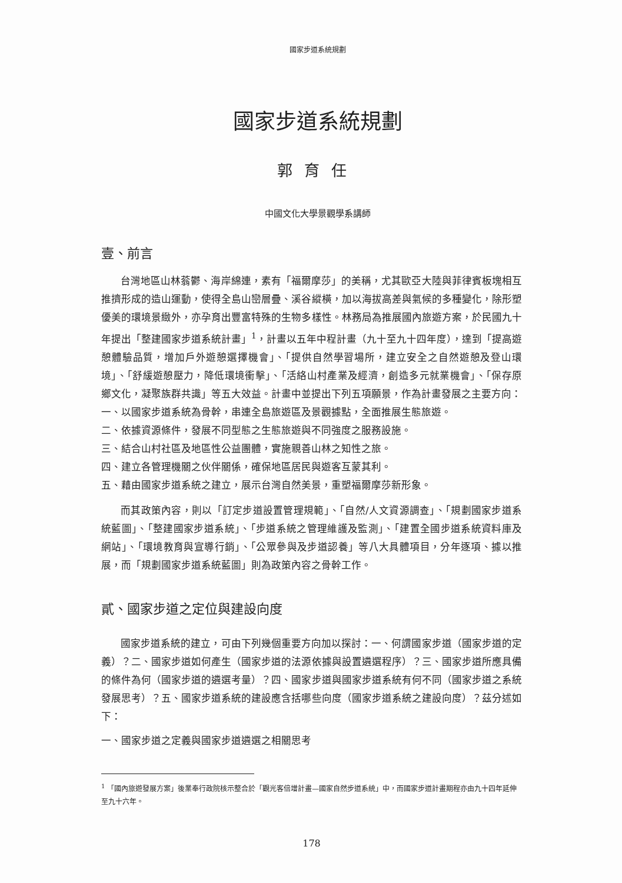國家步道系統規劃
國家步道系統規劃
郭育任
中國文化大學景觀學系講師
壹、前言
台灣地區山林蓊鬱、海岸綿連，素有「福爾摩莎」的美稱，尤其歐亞大陸與菲律賓板塊相互推擠形成的造山運動，使得全島山巒層疊、溪谷縱橫，加以海拔高差與氣候的多種變化，除形塑優美的環境景緻外，亦孕育出豐富特殊的生物多樣性。林務局為推展國內旅遊方案，於民國九十年提出「整建國家步道系統計畫」<sup>1</sup>，計畫以五年中程計畫（九十至九十四年度），達到「提高遊憩體驗品質，增加戶外遊憩選擇機會」、「提供自然學習場所，建立安全之自然遊憩及登山環境」、「舒緩遊憩壓力，降低環境衝擊」、「活絡山村產業及經濟，創造多元就業機會」、「保存原鄉文化，凝聚族群共識」等五大效益。計畫中並提出下列五項願景，作為計畫發展之主要方向：
一、以國家步道系統為骨幹，串連全島旅遊區及景觀據點，全面推展生態旅遊。
二、依據資源條件，發展不同型態之生態旅遊與不同強度之服務設施。
三、結合山村社區及地區性公益團體，實施親善山林之知性之旅。
四、建立各管理機關之伙伴關係，確保地區居民與遊客互蒙其利。
五、藉由國家步道系統之建立，展示台灣自然美景，重塑福爾摩莎新形象。
而其政策內容，則以「訂定步道設置管理規範」、「自然/人文資源調查」、「規劃國家步道系統藍圖」、「整建國家步道系統」、「步道系統之管理維護及監測」、「建置全國步道系統資料庫及網站」、「環境教育與宣導行銷」、「公眾參與及步道認養」等八大具體項目，分年逐項、據以推展，而「規劃國家步道系統藍圖」則為政策內容之骨幹工作。
貳、國家步道之定位與建設向度
國家步道系統的建立，可由下列幾個重要方向加以探討：一、何謂國家步道（國家步道的定義）？二、國家步道如何產生（國家步道的法源依據與設置遴選程序）？三、國家步道所應具備的條件為何（國家步道的遴選考量）？四、國家步道與國家步道系統有何不同（國家步道之系統發展思考）？五、國家步道系統的建設應含括哪些向度（國家步道系統之建設向度）？茲分述如下：
一、國家步道之定義與國家步道遴選之相關思考
<sup>1</sup> 「國內旅遊發展方案」後業奉行政院核示整合於「觀光客倍增計畫—國家自然步道系統」中，而國家步道計畫期程亦由九十四年延伸至九十六年。
178